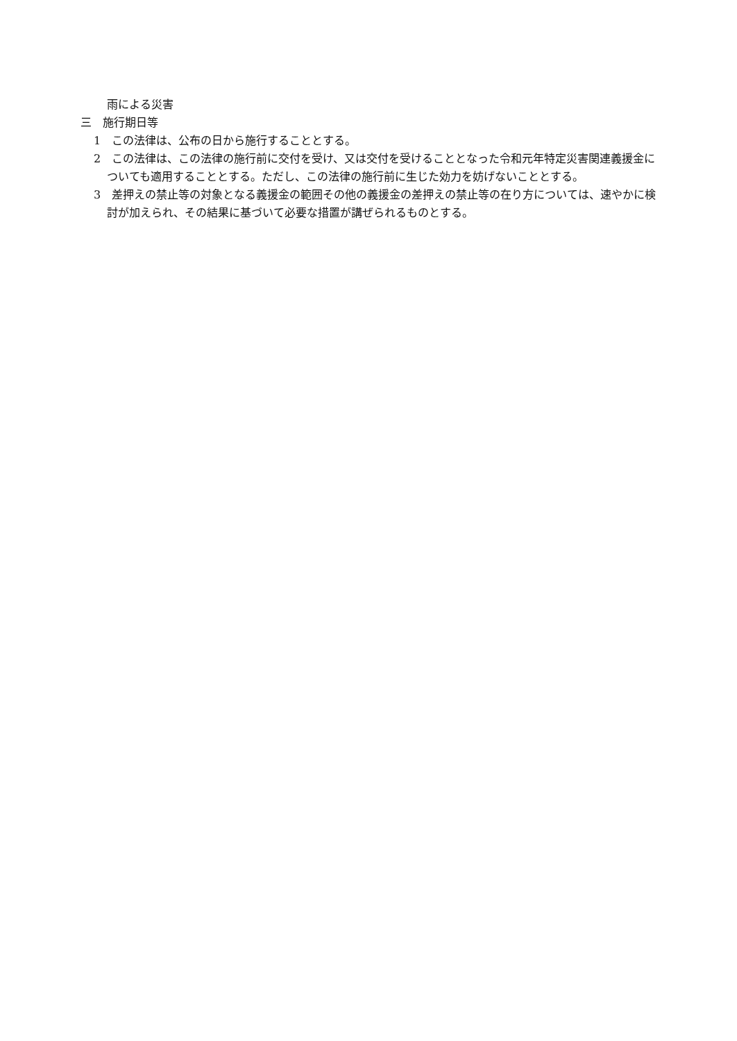雨による災害
三　施行期日等
1　この法律は、公布の日から施行することとする。
2　この法律は、この法律の施行前に交付を受け、又は交付を受けることとなった令和元年特定災害関連義援金についても適用することとする。ただし、この法律の施行前に生じた効力を妨げないこととする。
3　差押えの禁止等の対象となる義援金の範囲その他の義援金の差押えの禁止等の在り方については、速やかに検討が加えられ、その結果に基づいて必要な措置が講ぜられるものとする。